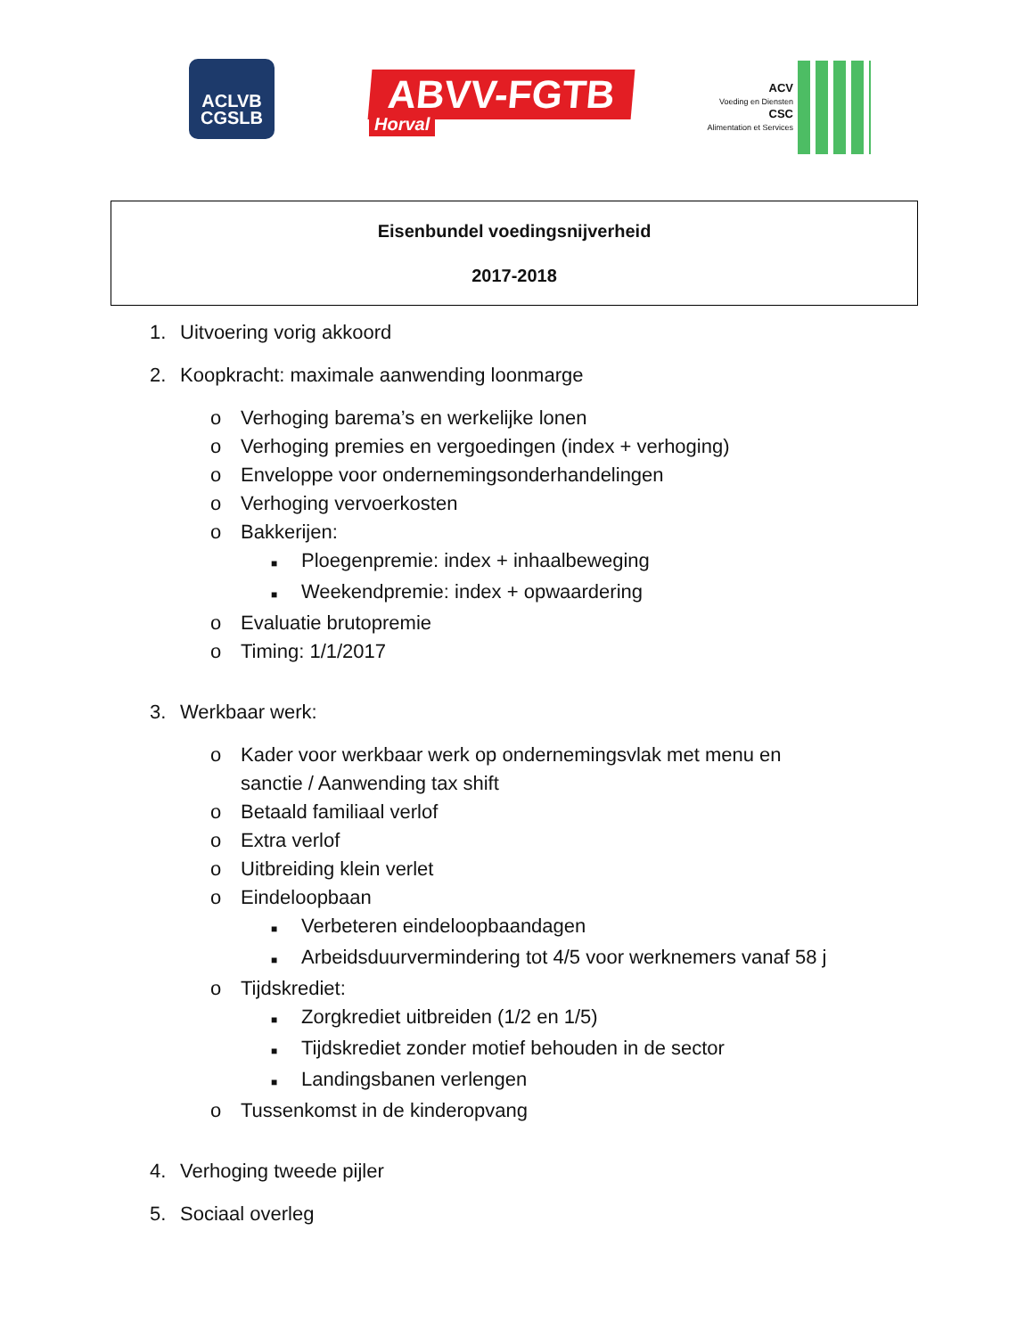ACLVB
CGSLB
ABVV-FGTB
Horval
ACV
Voeding en Diensten
CSC
Alimentation et Services
Eisenbundel voedingsnijverheid
2017-2018
1. Uitvoering vorig akkoord
2. Koopkracht: maximale aanwending loonmarge
o Verhoging barema’s en werkelijke lonen
o Verhoging premies en vergoedingen (index + verhoging)
o Enveloppe voor ondernemingsonderhandelingen
o Verhoging vervoerkosten
o Bakkerijen:
■ Ploegenpremie: index + inhaalbeweging
■ Weekendpremie: index + opwaardering
o Evaluatie brutopremie
o Timing: 1/1/2017
3. Werkbaar werk:
o Kader voor werkbaar werk op ondernemingsvlak met menu en
sanctie / Aanwending tax shift
o Betaald familiaal verlof
o Extra verlof
o Uitbreiding klein verlet
o Eindeloopbaan
■ Verbeteren eindeloopbaandagen
■ Arbeidsduurvermindering tot 4/5 voor werknemers vanaf 58 j
o Tijdskrediet:
■ Zorgkrediet uitbreiden (1/2 en 1/5)
■ Tijdskrediet zonder motief behouden in de sector
■ Landingsbanen verlengen
o Tussenkomst in de kinderopvang
4. Verhoging tweede pijler
5. Sociaal overleg